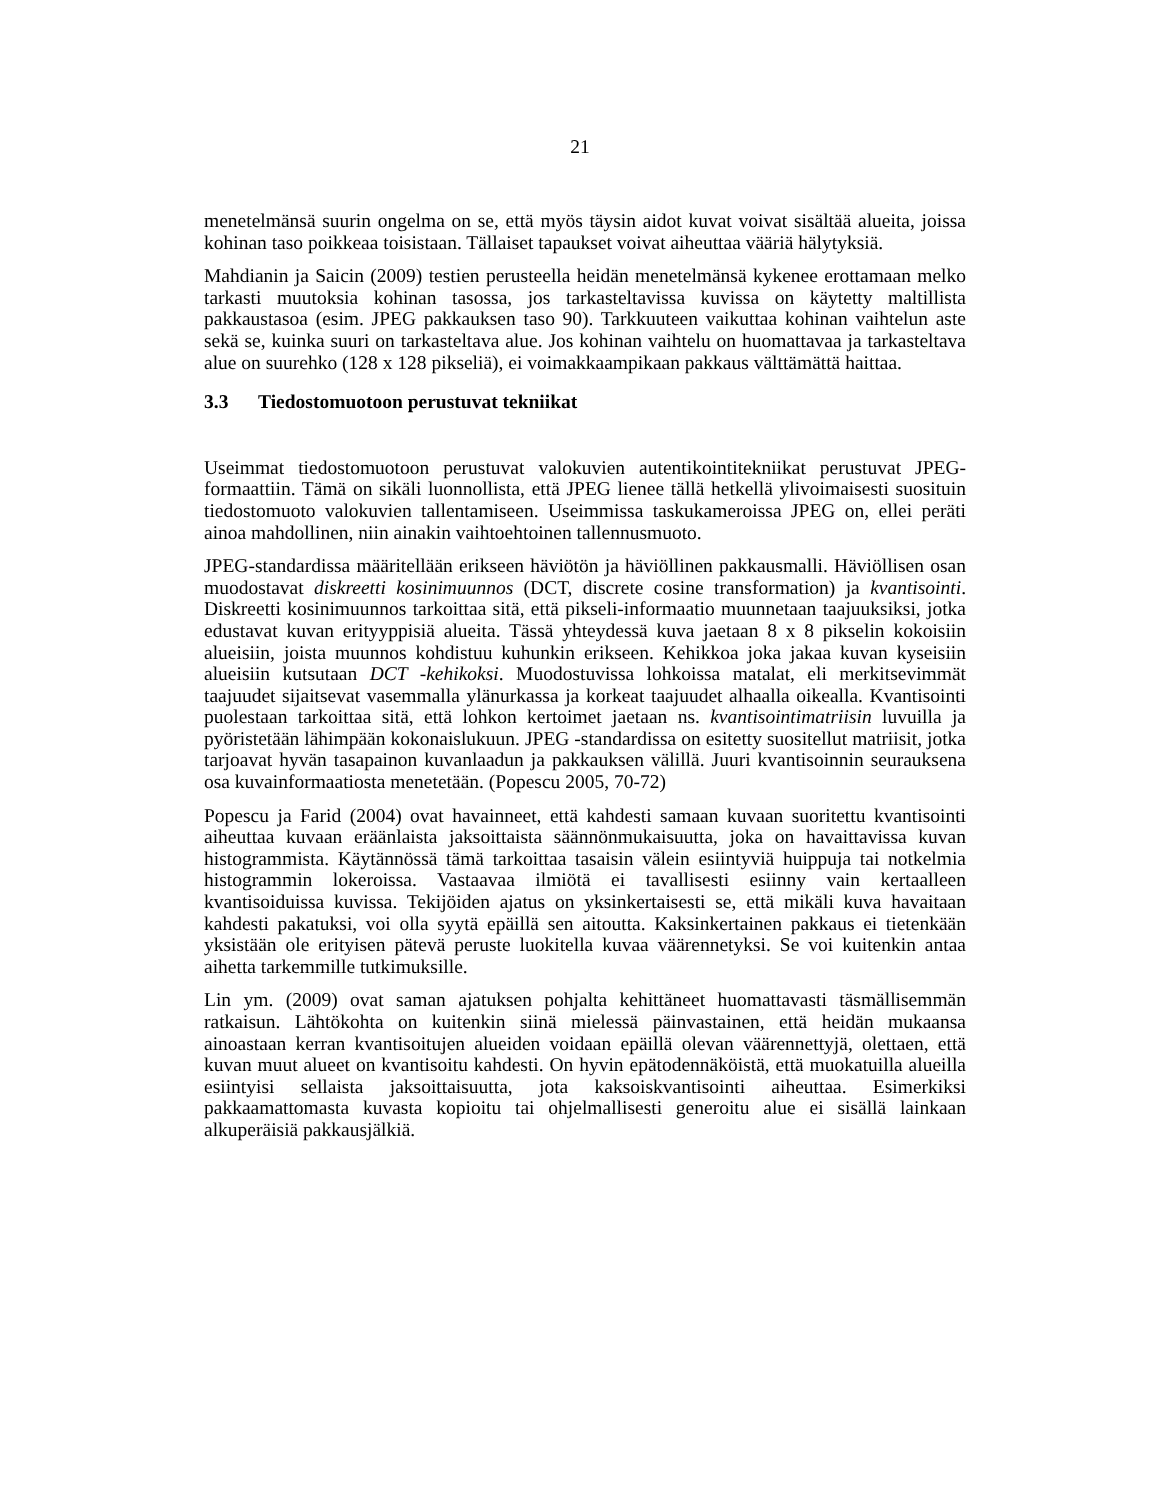21
menetelmänsä suurin ongelma on se, että myös täysin aidot kuvat voivat sisältää alueita, joissa kohinan taso poikkeaa toisistaan. Tällaiset tapaukset voivat aiheuttaa vääriä hälytyksiä.
Mahdianin ja Saicin (2009) testien perusteella heidän menetelmänsä kykenee erottamaan melko tarkasti muutoksia kohinan tasossa, jos tarkasteltavissa kuvissa on käytetty maltillista pakkaustasoa (esim. JPEG pakkauksen taso 90). Tarkkuuteen vaikuttaa kohinan vaihtelun aste sekä se, kuinka suuri on tarkasteltava alue. Jos kohinan vaihtelu on huomattavaa ja tarkasteltava alue on suurehko (128 x 128 pikseliä), ei voimakkaampikaan pakkaus välttämättä haittaa.
3.3 Tiedostomuotoon perustuvat tekniikat
Useimmat tiedostomuotoon perustuvat valokuvien autentikointitekniikat perustuvat JPEG-formaattiin. Tämä on sikäli luonnollista, että JPEG lienee tällä hetkellä ylivoimaisesti suosituin tiedostomuoto valokuvien tallentamiseen. Useimmissa taskukameroissa JPEG on, ellei peräti ainoa mahdollinen, niin ainakin vaihtoehtoinen tallennusmuoto.
JPEG-standardissa määritellään erikseen häviötön ja häviöllinen pakkausmalli. Häviöllisen osan muodostavat diskreetti kosinimuunnos (DCT, discrete cosine transformation) ja kvantisointi. Diskreetti kosinimuunnos tarkoittaa sitä, että pikseli-informaatio muunnetaan taajuuksiksi, jotka edustavat kuvan erityyppisiä alueita. Tässä yhteydessä kuva jaetaan 8 x 8 pikselin kokoisiin alueisiin, joista muunnos kohdistuu kuhunkin erikseen. Kehikkoa joka jakaa kuvan kyseisiin alueisiin kutsutaan DCT -kehikoksi. Muodostuvissa lohkoissa matalat, eli merkitsevimmät taajuudet sijaitsevat vasemmalla ylänurkassa ja korkeat taajuudet alhaalla oikealla. Kvantisointi puolestaan tarkoittaa sitä, että lohkon kertoimet jaetaan ns. kvantisointimatriisin luvuilla ja pyöristetään lähimpään kokonaislukuun. JPEG -standardissa on esitetty suositellut matriisit, jotka tarjoavat hyvän tasapainon kuvanlaadun ja pakkauksen välillä. Juuri kvantisoinnin seurauksena osa kuvainformaatiosta menetetään. (Popescu 2005, 70-72)
Popescu ja Farid (2004) ovat havainneet, että kahdesti samaan kuvaan suoritettu kvantisointi aiheuttaa kuvaan eräänlaista jaksoittaista säännönmukaisuutta, joka on havaittavissa kuvan histogrammista. Käytännössä tämä tarkoittaa tasaisin välein esiintyviä huippuja tai notkelmia histogrammin lokeroissa. Vastaavaa ilmiötä ei tavallisesti esiinny vain kertaalleen kvantisoiduissa kuvissa. Tekijöiden ajatus on yksinkertaisesti se, että mikäli kuva havaitaan kahdesti pakatuksi, voi olla syytä epäillä sen aitoutta. Kaksinkertainen pakkaus ei tietenkään yksistään ole erityisen pätevä peruste luokitella kuvaa väärennetyksi. Se voi kuitenkin antaa aihetta tarkemmille tutkimuksille.
Lin ym. (2009) ovat saman ajatuksen pohjalta kehittäneet huomattavasti täsmällisemmän ratkaisun. Lähtökohta on kuitenkin siinä mielessä päinvastainen, että heidän mukaansa ainoastaan kerran kvantisoitujen alueiden voidaan epäillä olevan väärennettyjä, olettaen, että kuvan muut alueet on kvantisoitu kahdesti. On hyvin epätodennäköistä, että muokatuilla alueilla esiintyisi sellaista jaksoittaisuutta, jota kaksoiskvantisointi aiheuttaa. Esimerkiksi pakkaamattomasta kuvasta kopioitu tai ohjelmallisesti generoitu alue ei sisällä lainkaan alkuperäisiä pakkausjälkiä.